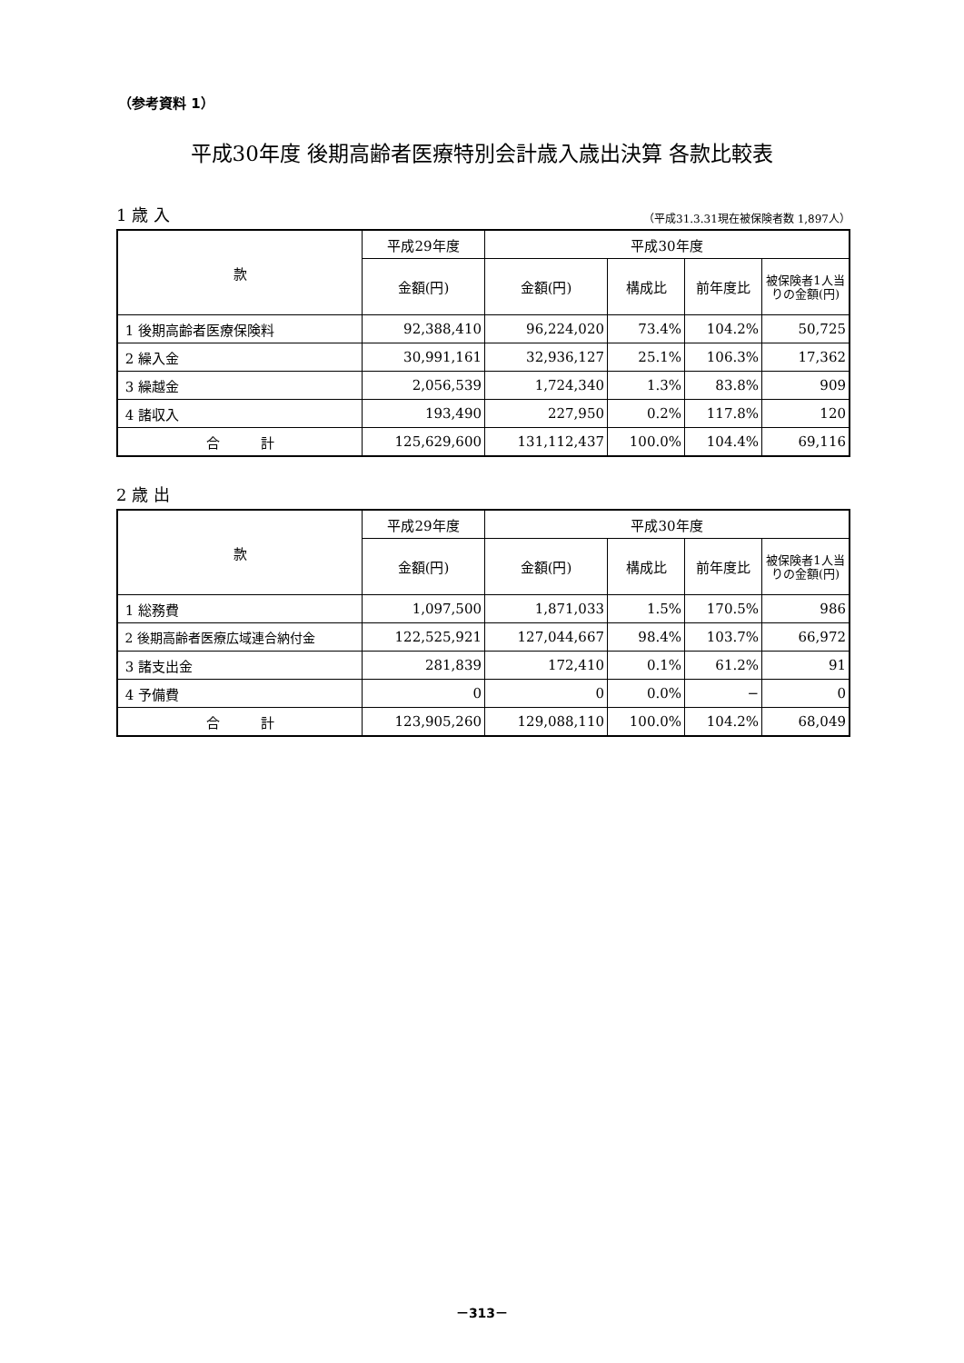（参考資料 1）
平成30年度 後期高齢者医療特別会計歳入歳出決算 各款比較表
1 歳 入 （平成31.3.31現在被保険者数 1,897人）
| 款 | 平成29年度 | 平成30年度 | | | |
| --- | --- | --- | --- | --- | --- |
| | 金額(円) | 金額(円) | 構成比 | 前年度比 | 被保険者1人当りの金額(円) |
| 1 後期高齢者医療保険料 | 92,388,410 | 96,224,020 | 73.4% | 104.2% | 50,725 |
| 2 繰入金 | 30,991,161 | 32,936,127 | 25.1% | 106.3% | 17,362 |
| 3 繰越金 | 2,056,539 | 1,724,340 | 1.3% | 83.8% | 909 |
| 4 諸収入 | 193,490 | 227,950 | 0.2% | 117.8% | 120 |
| 合 計 | 125,629,600 | 131,112,437 | 100.0% | 104.4% | 69,116 |
2 歳 出
| 款 | 平成29年度 | 平成30年度 | | | |
| --- | --- | --- | --- | --- | --- |
| | 金額(円) | 金額(円) | 構成比 | 前年度比 | 被保険者1人当りの金額(円) |
| 1 総務費 | 1,097,500 | 1,871,033 | 1.5% | 170.5% | 986 |
| 2 後期高齢者医療広域連合納付金 | 122,525,921 | 127,044,667 | 98.4% | 103.7% | 66,972 |
| 3 諸支出金 | 281,839 | 172,410 | 0.1% | 61.2% | 91 |
| 4 予備費 | 0 | 0 | 0.0% | − | 0 |
| 合 計 | 123,905,260 | 129,088,110 | 100.0% | 104.2% | 68,049 |
－313－